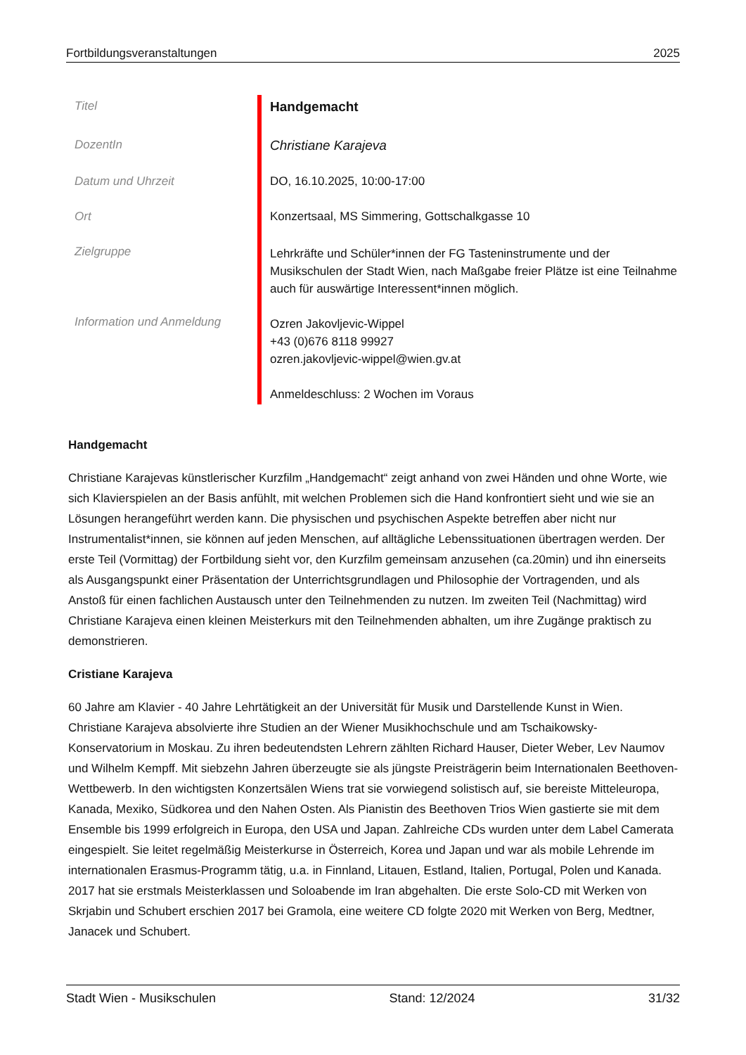Fortbildungsveranstaltungen 2025
| Titel | Handgemacht |
| DozentIn | Christiane Karajeva |
| Datum und Uhrzeit | DO, 16.10.2025, 10:00-17:00 |
| Ort | Konzertsaal, MS Simmering, Gottschalkgasse 10 |
| Zielgruppe | Lehrkräfte und Schüler*innen der FG Tasteninstrumente und der Musikschulen der Stadt Wien, nach Maßgabe freier Plätze ist eine Teilnahme auch für auswärtige Interessent*innen möglich. |
| Information und Anmeldung | Ozren Jakovljevic-Wippel +43 (0)676 8118 99927 ozren.jakovljevic-wippel@wien.gv.at Anmeldeschluss: 2 Wochen im Voraus |
Handgemacht
Christiane Karajevas künstlerischer Kurzfilm „Handgemacht“ zeigt anhand von zwei Händen und ohne Worte, wie sich Klavierspielen an der Basis anfühlt, mit welchen Problemen sich die Hand konfrontiert sieht und wie sie an Lösungen herangeführt werden kann. Die physischen und psychischen Aspekte betreffen aber nicht nur Instrumentalist*innen, sie können auf jeden Menschen, auf alltägliche Lebenssituationen übertragen werden. Der erste Teil (Vormittag) der Fortbildung sieht vor, den Kurzfilm gemeinsam anzusehen (ca.20min) und ihn einerseits als Ausgangspunkt einer Präsentation der Unterrichtsgrundlagen und Philosophie der Vortragenden, und als Anstoß für einen fachlichen Austausch unter den Teilnehmenden zu nutzen. Im zweiten Teil (Nachmittag) wird Christiane Karajeva einen kleinen Meisterkurs mit den Teilnehmenden abhalten, um ihre Zugänge praktisch zu demonstrieren.
Cristiane Karajeva
60 Jahre am Klavier - 40 Jahre Lehrtätigkeit an der Universität für Musik und Darstellende Kunst in Wien. Christiane Karajeva absolvierte ihre Studien an der Wiener Musikhochschule und am Tschaikowsky-Konservatorium in Moskau. Zu ihren bedeutendsten Lehrern zählten Richard Hauser, Dieter Weber, Lev Naumov und Wilhelm Kempff. Mit siebzehn Jahren überzeugte sie als jüngste Preisträgerin beim Internationalen Beethoven-Wettbewerb. In den wichtigsten Konzertsälen Wiens trat sie vorwiegend solistisch auf, sie bereiste Mitteleuropa, Kanada, Mexiko, Südkorea und den Nahen Osten. Als Pianistin des Beethoven Trios Wien gastierte sie mit dem Ensemble bis 1999 erfolgreich in Europa, den USA und Japan. Zahlreiche CDs wurden unter dem Label Camerata eingespielt. Sie leitet regelmäßig Meisterkurse in Österreich, Korea und Japan und war als mobile Lehrende im internationalen Erasmus-Programm tätig, u.a. in Finnland, Litauen, Estland, Italien, Portugal, Polen und Kanada. 2017 hat sie erstmals Meisterklassen und Soloabende im Iran abgehalten. Die erste Solo-CD mit Werken von Skrjabin und Schubert erschien 2017 bei Gramola, eine weitere CD folgte 2020 mit Werken von Berg, Medtner, Janacek und Schubert.
Stadt Wien - Musikschulen Stand: 12/2024 31/32